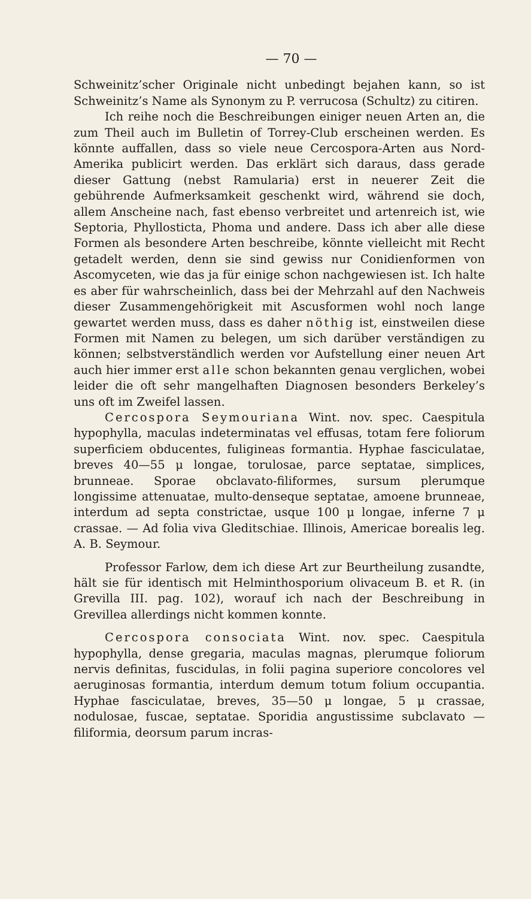— 70 —
Schweinitz’scher Originale nicht unbedingt bejahen kann, so ist Schweinitz’s Name als Synonym zu P. verrucosa (Schultz) zu citiren.
Ich reihe noch die Beschreibungen einiger neuen Arten an, die zum Theil auch im Bulletin of Torrey-Club erscheinen werden. Es könnte auffallen, dass so viele neue Cercospora-Arten aus Nord-Amerika publicirt werden. Das erklärt sich daraus, dass gerade dieser Gattung (nebst Ramularia) erst in neuerer Zeit die gebührende Aufmerksamkeit geschenkt wird, während sie doch, allem Anscheine nach, fast ebenso verbreitet und artenreich ist, wie Septoria, Phyllosticta, Phoma und andere. Dass ich aber alle diese Formen als besondere Arten beschreibe, könnte vielleicht mit Recht getadelt werden, denn sie sind gewiss nur Conidienformen von Ascomyceten, wie das ja für einige schon nachgewiesen ist. Ich halte es aber für wahrscheinlich, dass bei der Mehrzahl auf den Nachweis dieser Zusammengehörigkeit mit Ascusformen wohl noch lange gewartet werden muss, dass es daher nöthig ist, einstweilen diese Formen mit Namen zu belegen, um sich darüber verständigen zu können; selbstverständlich werden vor Aufstellung einer neuen Art auch hier immer erst alle schon bekannten genau verglichen, wobei leider die oft sehr mangelhaften Diagnosen besonders Berkeley’s uns oft im Zweifel lassen.
Cercospora Seymouriana Wint. nov. spec. Caespitula hypophylla, maculas indeterminatas vel effusas, totam fere foliorum superficiem obducentes, fuligineas formantia. Hyphae fasciculatae, breves 40—55 μ longae, torulosae, parce septatae, simplices, brunneae. Sporae obclavato-filiformes, sursum plerumque longissime attenuatae, multo-denseque septatae, amoene brunneae, interdum ad septa constrictae, usque 100 μ longae, inferne 7 μ crassae. — Ad folia viva Gleditschiae. Illinois, Americae borealis leg. A. B. Seymour.
Professor Farlow, dem ich diese Art zur Beurtheilung zusandte, hält sie für identisch mit Helminthosporium olivaceum B. et R. (in Grevilla III. pag. 102), worauf ich nach der Beschreibung in Grevillea allerdings nicht kommen konnte.
Cercospora consociata Wint. nov. spec. Caespitula hypophylla, dense gregaria, maculas magnas, plerumque foliorum nervis definitas, fuscidulas, in folii pagina superiore concolores vel aeruginosas formantia, interdum demum totum folium occupantia. Hyphae fasciculatae, breves, 35—50 μ longae, 5 μ crassae, nodulosae, fuscae, septatae. Sporidia angustissime subclavato — filiformia, deorsum parum incras-